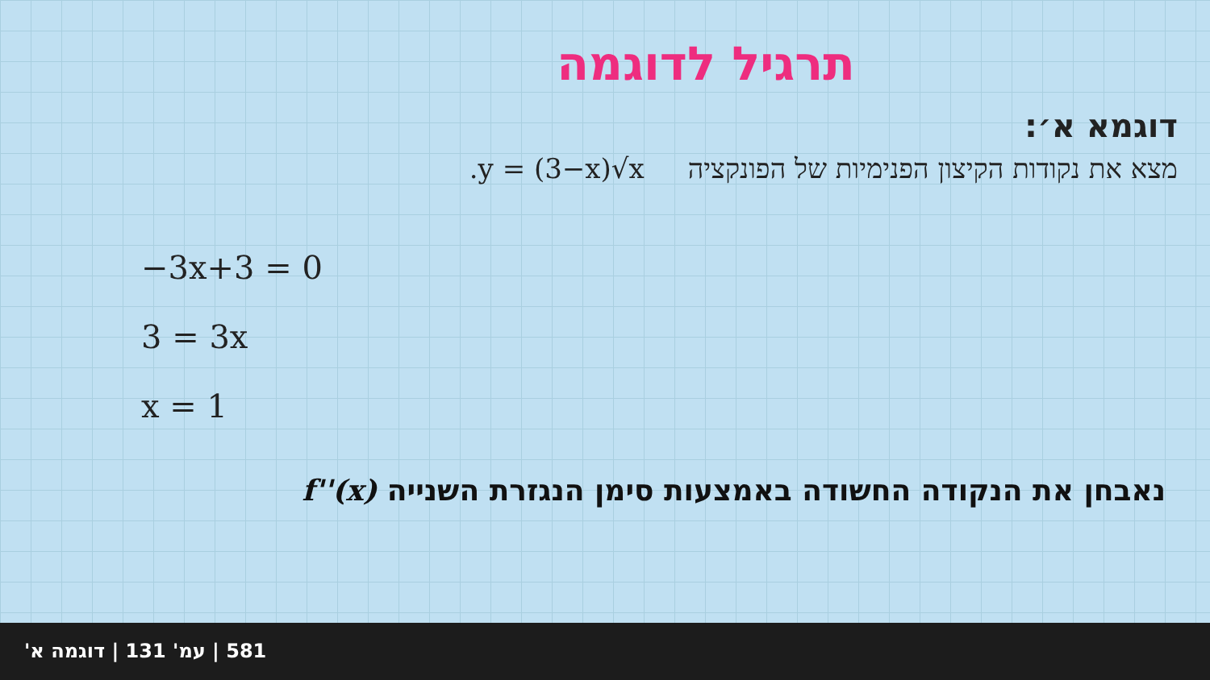תרגיל לדוגמה
דוגמא א׳:
מצא את נקודות הקיצון הפנימיות של הפונקציה y = (3−x)√x.
−3x+3 = 0
3 = 3x
x = 1
נאבחן את הנקודה החשודה באמצעות סימן הנגזרת השנייה f''(x)
581 | עמ' 131 | דוגמה א'